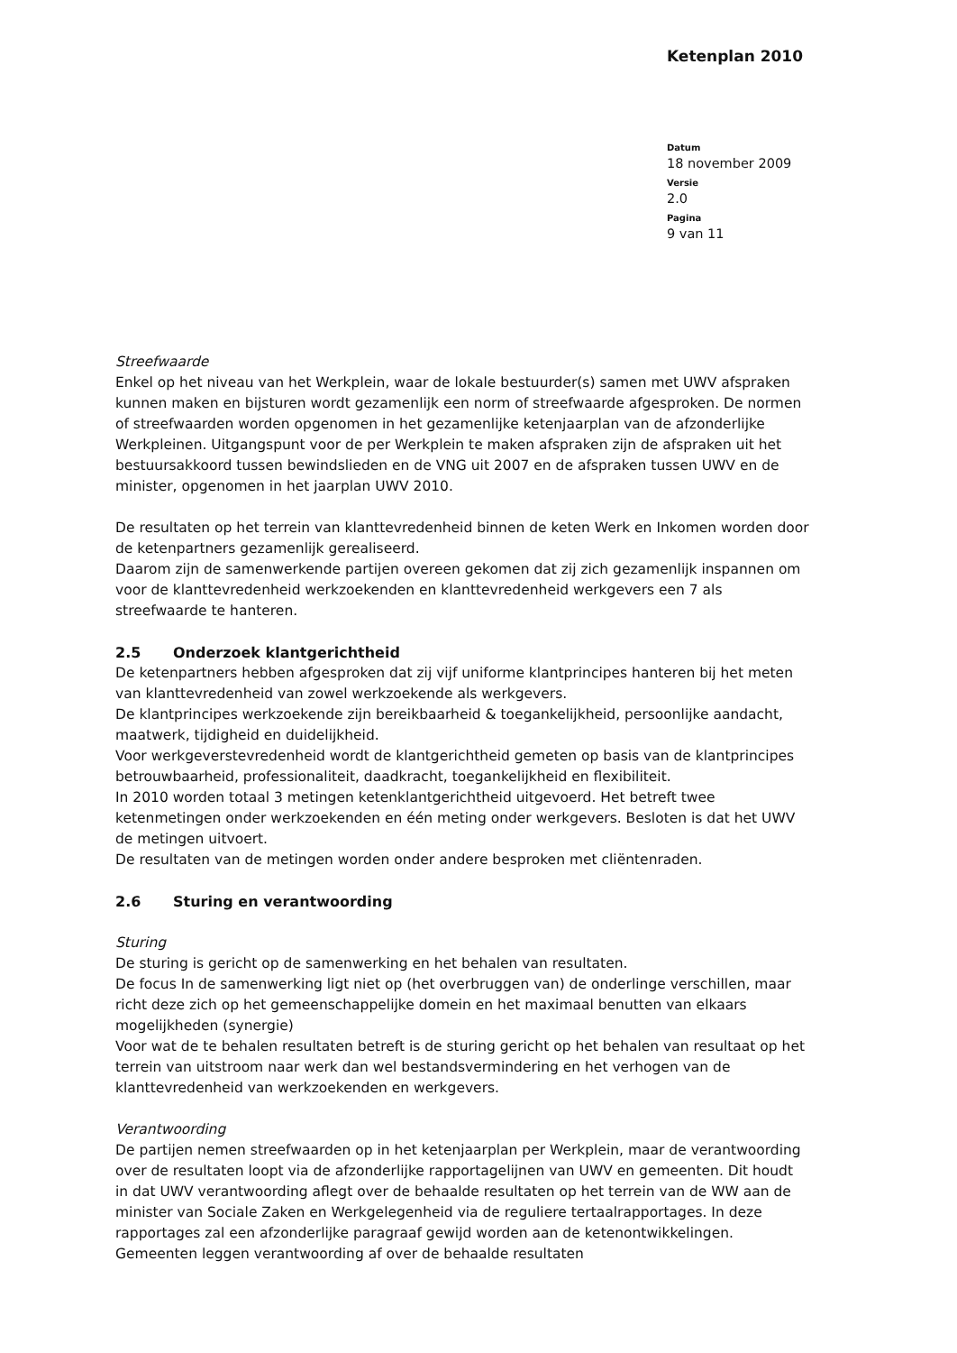Ketenplan 2010
Datum
18 november 2009
Versie
2.0
Pagina
9 van 11
Streefwaarde
Enkel op het niveau van het Werkplein, waar de lokale bestuurder(s) samen met UWV afspraken kunnen maken en bijsturen wordt gezamenlijk een norm of streefwaarde afgesproken. De normen of streefwaarden worden opgenomen in het gezamenlijke ketenjaarplan van de afzonderlijke Werkpleinen. Uitgangspunt voor de per Werkplein te maken afspraken zijn de afspraken uit het bestuursakkoord tussen bewindslieden en de VNG uit 2007 en de afspraken tussen UWV en de minister, opgenomen in het jaarplan UWV 2010.
De resultaten op het terrein van klanttevredenheid binnen de keten Werk en Inkomen worden door de ketenpartners gezamenlijk gerealiseerd.
Daarom zijn de samenwerkende partijen overeen gekomen dat zij zich gezamenlijk inspannen om voor de klanttevredenheid werkzoekenden en klanttevredenheid werkgevers een 7 als streefwaarde te hanteren.
2.5 Onderzoek klantgerichtheid
De ketenpartners hebben afgesproken dat zij vijf uniforme klantprincipes hanteren bij het meten van klanttevredenheid van zowel werkzoekende als werkgevers.
De klantprincipes werkzoekende zijn bereikbaarheid & toegankelijkheid, persoonlijke aandacht, maatwerk, tijdigheid en duidelijkheid.
Voor werkgeverstevredenheid wordt de klantgerichtheid gemeten op basis van de klantprincipes betrouwbaarheid, professionaliteit, daadkracht, toegankelijkheid en flexibiliteit.
In 2010 worden totaal 3 metingen ketenklantgerichtheid uitgevoerd. Het betreft twee ketenmetingen onder werkzoekenden en één meting onder werkgevers. Besloten is dat het UWV de metingen uitvoert.
De resultaten van de metingen worden onder andere besproken met cliëntenraden.
2.6 Sturing en verantwoording
Sturing
De sturing is gericht op de samenwerking en het behalen van resultaten.
De focus In de samenwerking ligt niet op (het overbruggen van) de onderlinge verschillen, maar richt deze zich op het gemeenschappelijke domein en het maximaal benutten van elkaars mogelijkheden (synergie)
Voor wat de te behalen resultaten betreft is de sturing gericht op het behalen van resultaat op het terrein van uitstroom naar werk dan wel bestandsvermindering en het verhogen van de klanttevredenheid van werkzoekenden en werkgevers.
Verantwoording
De partijen nemen streefwaarden op in het ketenjaarplan per Werkplein, maar de verantwoording over de resultaten loopt via de afzonderlijke rapportagelijnen van UWV en gemeenten. Dit houdt in dat UWV verantwoording aflegt over de behaalde resultaten op het terrein van de WW aan de minister van Sociale Zaken en Werkgelegenheid via de reguliere tertaalrapportages. In deze rapportages zal een afzonderlijke paragraaf gewijd worden aan de ketenontwikkelingen. Gemeenten leggen verantwoording af over de behaalde resultaten